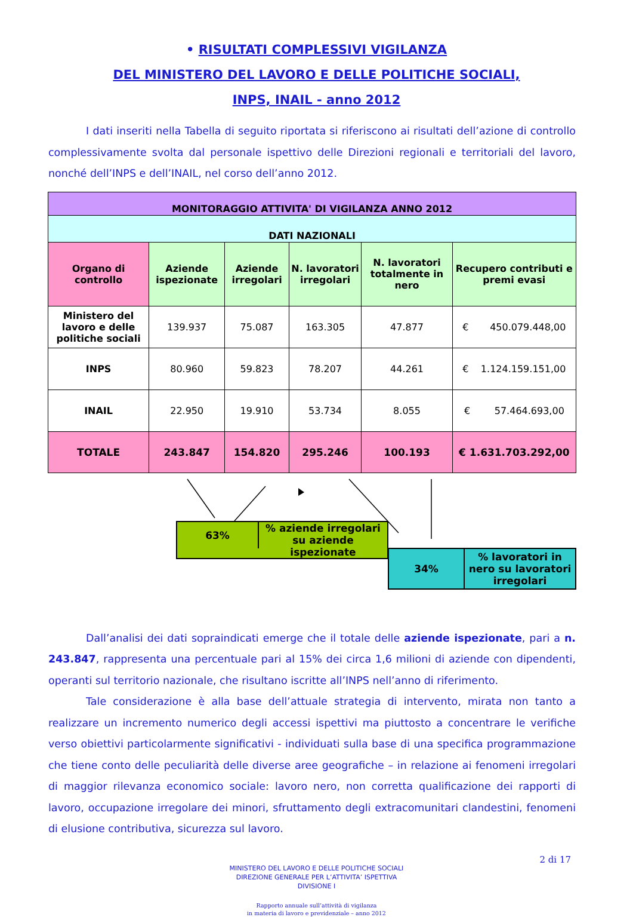• RISULTATI COMPLESSIVI VIGILANZA
DEL MINISTERO DEL LAVORO E DELLE POLITICHE SOCIALI,
INPS, INAIL - anno 2012
I dati inseriti nella Tabella di seguito riportata si riferiscono ai risultati dell’azione di controllo complessivamente svolta dal personale ispettivo delle Direzioni regionali e territoriali del lavoro, nonché dell’INPS e dell’INAIL, nel corso dell’anno 2012.
| MONITORAGGIO ATTIVITA' DI VIGILANZA ANNO 2012 | | | | | |
| --- | --- | --- | --- | --- | --- |
| DATI NAZIONALI | | | | | |
| Organo di controllo | Aziende ispezionate | Aziende irregolari | N. lavoratori irregolari | N. lavoratori totalmente in nero | Recupero contributi e premi evasi |
| Ministero del lavoro e delle politiche sociali | 139.937 | 75.087 | 163.305 | 47.877 | € 450.079.448,00 |
| INPS | 80.960 | 59.823 | 78.207 | 44.261 | € 1.124.159.151,00 |
| INAIL | 22.950 | 19.910 | 53.734 | 8.055 | € 57.464.693,00 |
| TOTALE | 243.847 | 154.820 | 295.246 | 100.193 | € 1.631.703.292,00 |
63%
% aziende irregolari
su aziende ispezionate
34%
% lavoratori in nero su lavoratori irregolari
Dall’analisi dei dati sopraindicati emerge che il totale delle aziende ispezionate, pari a n. 243.847, rappresenta una percentuale pari al 15% dei circa 1,6 milioni di aziende con dipendenti, operanti sul territorio nazionale, che risultano iscritte all’INPS nell’anno di riferimento.
Tale considerazione è alla base dell’attuale strategia di intervento, mirata non tanto a realizzare un incremento numerico degli accessi ispettivi ma piuttosto a concentrare le verifiche verso obiettivi particolarmente significativi - individuati sulla base di una specifica programmazione che tiene conto delle peculiarità delle diverse aree geografiche – in relazione ai fenomeni irregolari di maggior rilevanza economico sociale: lavoro nero, non corretta qualificazione dei rapporti di lavoro, occupazione irregolare dei minori, sfruttamento degli extracomunitari clandestini, fenomeni di elusione contributiva, sicurezza sul lavoro.
MINISTERO DEL LAVORO E DELLE POLITICHE SOCIALI
DIREZIONE GENERALE PER L’ATTIVITA’ ISPETTIVA
DIVISIONE I
2 di 17
Rapporto annuale sull’attività di vigilanza
in materia di lavoro e previdenziale – anno 2012